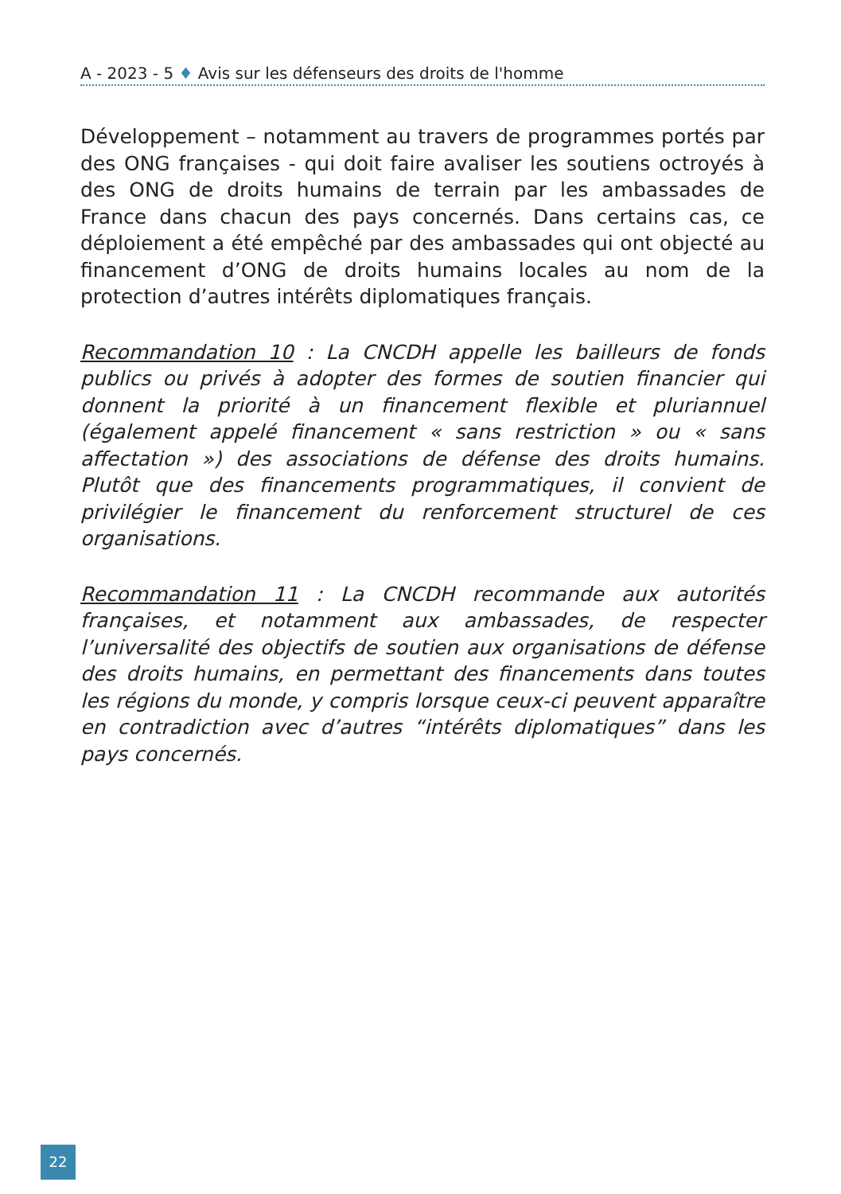A - 2023 - 5 ♦ Avis sur les défenseurs des droits de l'homme
Développement – notamment au travers de programmes portés par des ONG françaises - qui doit faire avaliser les soutiens octroyés à des ONG de droits humains de terrain par les ambassades de France dans chacun des pays concernés. Dans certains cas, ce déploiement a été empêché par des ambassades qui ont objecté au financement d’ONG de droits humains locales au nom de la protection d’autres intérêts diplomatiques français.
Recommandation 10 : La CNCDH appelle les bailleurs de fonds publics ou privés à adopter des formes de soutien financier qui donnent la priorité à un financement flexible et pluriannuel (également appelé financement « sans restriction » ou « sans affectation ») des associations de défense des droits humains. Plutôt que des financements programmatiques, il convient de privilégier le financement du renforcement structurel de ces organisations.
Recommandation 11 : La CNCDH recommande aux autorités françaises, et notamment aux ambassades, de respecter l’universalité des objectifs de soutien aux organisations de défense des droits humains, en permettant des financements dans toutes les régions du monde, y compris lorsque ceux-ci peuvent apparaître en contradiction avec d’autres “intérêts diplomatiques” dans les pays concernés.
22